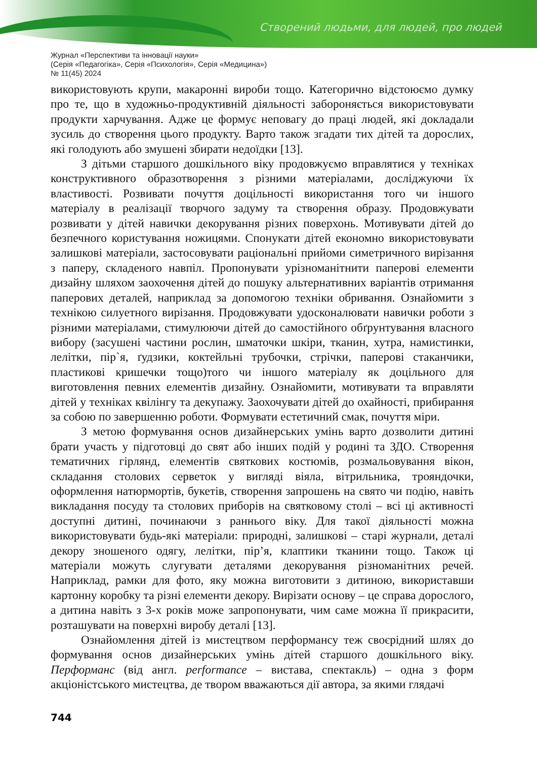Створений людьми, для людей, про людей
Журнал «Перспективи та інновації науки»
(Серія «Педагогіка», Серія «Психологія», Серія «Медицина»)
№ 11(45) 2024
використовують крупи, макаронні вироби тощо. Категорично відстоюємо думку про те, що в художньо-продуктивній діяльності забороняється використовувати продукти харчування. Адже це формує неповагу до праці людей, які докладали зусиль до створення цього продукту. Варто також згадати тих дітей та дорослих, які голодують або змушені збирати недоїдки [13].
З дітьми старшого дошкільного віку продовжуємо вправлятися у техніках конструктивного образотворення з різними матеріалами, досліджуючи їх властивості. Розвивати почуття доцільності використання того чи іншого матеріалу в реалізації творчого задуму та створення образу. Продовжувати розвивати у дітей навички декорування різних поверхонь. Мотивувати дітей до безпечного користування ножицями. Спонукати дітей економно використовувати залишкові матеріали, застосовувати раціональні прийоми симетричного вирізання з паперу, складеного навпіл. Пропонувати урізноманітнити паперові елементи дизайну шляхом заохочення дітей до пошуку альтернативних варіантів отримання паперових деталей, наприклад за допомогою техніки обривання. Ознайомити з технікою силуетного вирізання. Продовжувати удосконалювати навички роботи з різними матеріалами, стимулюючи дітей до самостійного обґрунтування власного вибору (засушені частини рослин, шматочки шкіри, тканин, хутра, намистинки, лелітки, пір`я, ґудзики, коктейльні трубочки, стрічки, паперові стаканчики, пластикові кришечки тощо)того чи іншого матеріалу як доцільного для виготовлення певних елементів дизайну. Ознайомити, мотивувати та вправляти дітей у техніках квілінгу та декупажу. Заохочувати дітей до охайності, прибирання за собою по завершенню роботи. Формувати естетичний смак, почуття міри.
З метою формування основ дизайнерських умінь варто дозволити дитині брати участь у підготовці до свят або інших подій у родині та ЗДО. Створення тематичних гірлянд, елементів святкових костюмів, розмальовування вікон, складання столових серветок у вигляді віяла, вітрильника, трояндочки, оформлення натюрмортів, букетів, створення запрошень на свято чи подію, навіть викладання посуду та столових приборів на святковому столі – всі ці активності доступні дитині, починаючи з раннього віку. Для такої діяльності можна використовувати будь-які матеріали: природні, залишкові – старі журнали, деталі декору зношеного одягу, лелітки, пір’я, клаптики тканини тощо. Також ці матеріали можуть слугувати деталями декорування різноманітних речей. Наприклад, рамки для фото, яку можна виготовити з дитиною, використавши картонну коробку та різні елементи декору. Вирізати основу – це справа дорослого, а дитина навіть з 3-х років може запропонувати, чим саме можна її прикрасити, розташувати на поверхні виробу деталі [13].
Ознайомлення дітей із мистецтвом перформансу теж своєрідний шлях до формування основ дизайнерських умінь дітей старшого дошкільного віку. Перформанс (від англ. performance – вистава, спектакль) – одна з форм акціоністського мистецтва, де твором вважаються дії автора, за якими глядачі
744